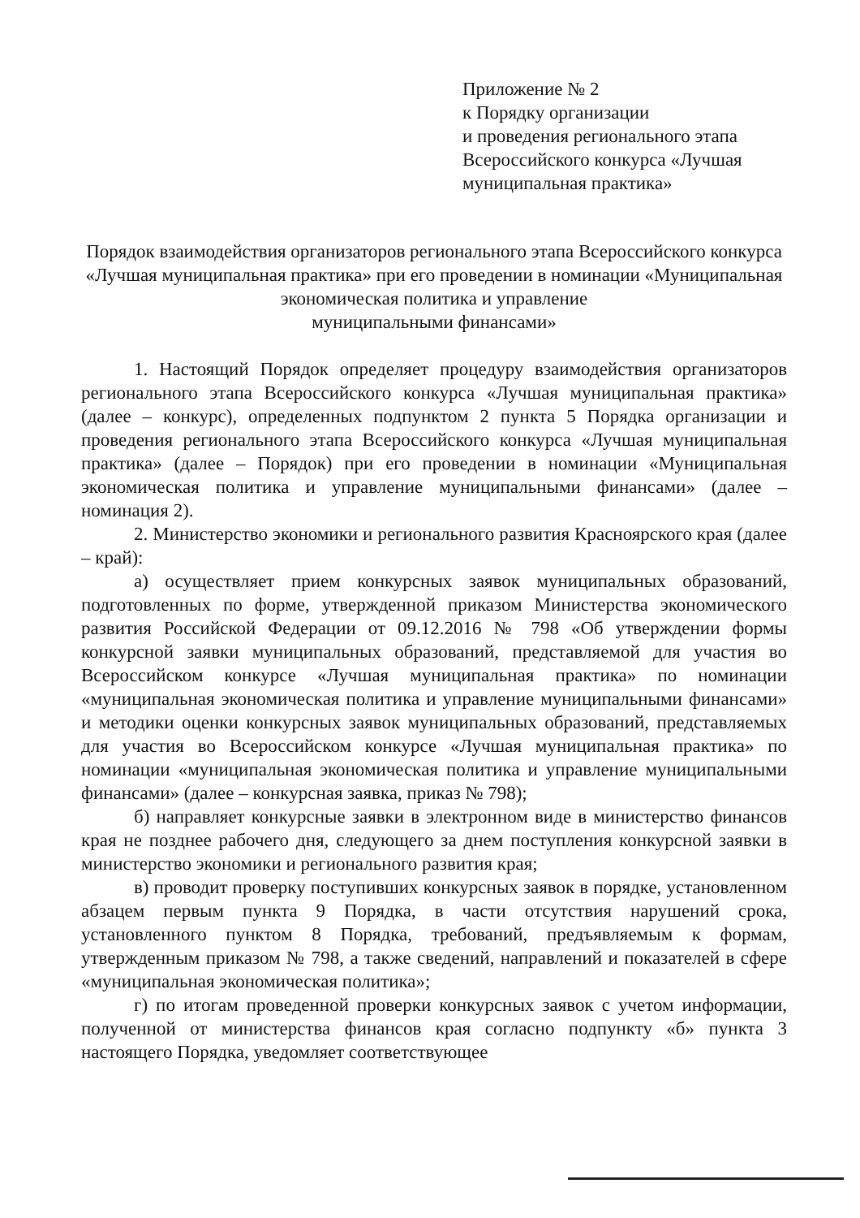Приложение № 2
к Порядку организации
и проведения регионального этапа
Всероссийского конкурса «Лучшая муниципальная практика»
Порядок взаимодействия организаторов регионального этапа Всероссийского конкурса «Лучшая муниципальная практика» при его проведении в номинации «Муниципальная экономическая политика и управление
муниципальными финансами»
1. Настоящий Порядок определяет процедуру взаимодействия организаторов регионального этапа Всероссийского конкурса «Лучшая муниципальная практика» (далее – конкурс), определенных подпунктом 2 пункта 5 Порядка организации и проведения регионального этапа Всероссийского конкурса «Лучшая муниципальная практика» (далее – Порядок) при его проведении в номинации «Муниципальная экономическая политика и управление муниципальными финансами» (далее – номинация 2).
2. Министерство экономики и регионального развития Красноярского края (далее – край):
а) осуществляет прием конкурсных заявок муниципальных образований, подготовленных по форме, утвержденной приказом Министерства экономического развития Российской Федерации от 09.12.2016 № 798 «Об утверждении формы конкурсной заявки муниципальных образований, представляемой для участия во Всероссийском конкурсе «Лучшая муниципальная практика» по номинации «муниципальная экономическая политика и управление муниципальными финансами» и методики оценки конкурсных заявок муниципальных образований, представляемых для участия во Всероссийском конкурсе «Лучшая муниципальная практика» по номинации «муниципальная экономическая политика и управление муниципальными финансами» (далее – конкурсная заявка, приказ № 798);
б) направляет конкурсные заявки в электронном виде в министерство финансов края не позднее рабочего дня, следующего за днем поступления конкурсной заявки в министерство экономики и регионального развития края;
в) проводит проверку поступивших конкурсных заявок в порядке, установленном абзацем первым пункта 9 Порядка, в части отсутствия нарушений срока, установленного пунктом 8 Порядка, требований, предъявляемым к формам, утвержденным приказом № 798, а также сведений, направлений и показателей в сфере «муниципальная экономическая политика»;
г) по итогам проведенной проверки конкурсных заявок с учетом информации, полученной от министерства финансов края согласно подпункту «б» пункта 3 настоящего Порядка, уведомляет соответствующее